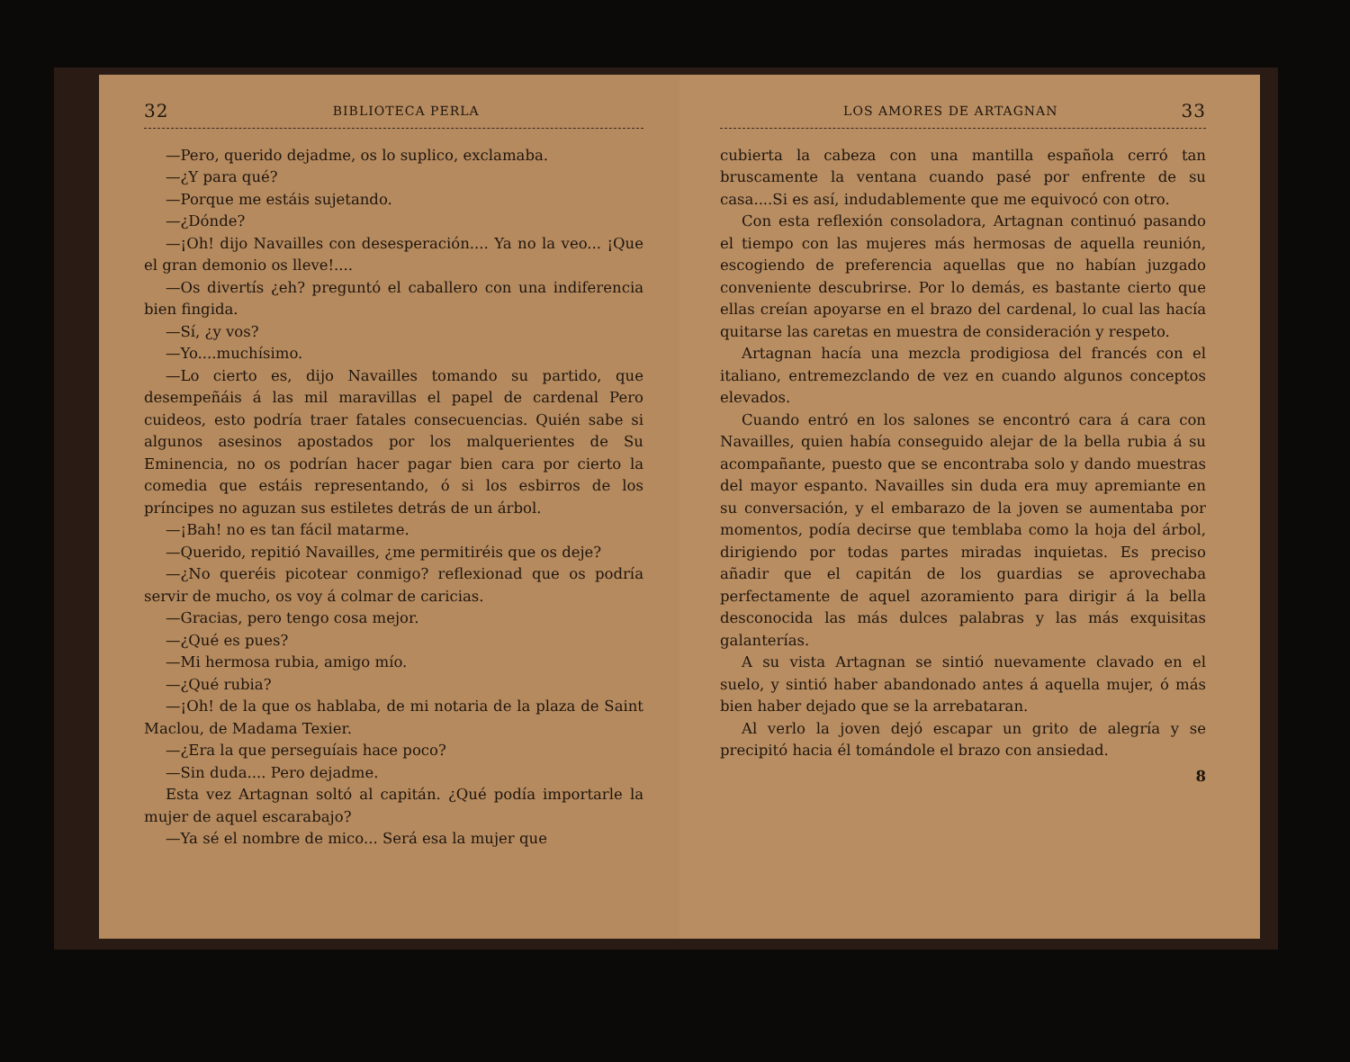32 BIBLIOTECA PERLA
—Pero, querido dejadme, os lo suplico, exclamaba.
—¿Y para qué?
—Porque me estáis sujetando.
—¿Dónde?
—¡Oh! dijo Navailles con desesperación.... Ya no la veo... ¡Que el gran demonio os lleve!....
—Os divertís ¿eh? preguntó el caballero con una indiferencia bien fingida.
—Sí, ¿y vos?
—Yo....muchísimo.
—Lo cierto es, dijo Navailles tomando su partido, que desempeñáis á las mil maravillas el papel de cardenal Pero cuideos, esto podría traer fatales consecuencias. Quién sabe si algunos asesinos apostados por los malquerientes de Su Eminencia, no os podrían hacer pagar bien cara por cierto la comedia que estáis representando, ó si los esbirros de los príncipes no aguzan sus estiletes detrás de un árbol.
—¡Bah! no es tan fácil matarme.
—Querido, repitió Navailles, ¿me permitiréis que os deje?
—¿No queréis picotear conmigo? reflexionad que os podría servir de mucho, os voy á colmar de caricias.
—Gracias, pero tengo cosa mejor.
—¿Qué es pues?
—Mi hermosa rubia, amigo mío.
—¿Qué rubia?
—¡Oh! de la que os hablaba, de mi notaria de la plaza de Saint Maclou, de Madama Texier.
—¿Era la que perseguíais hace poco?
—Sin duda.... Pero dejadme.
Esta vez Artagnan soltó al capitán. ¿Qué podía importarle la mujer de aquel escarabajo?
—Ya sé el nombre de mico... Será esa la mujer que
LOS AMORES DE ARTAGNAN 33
cubierta la cabeza con una mantilla española cerró tan bruscamente la ventana cuando pasé por enfrente de su casa....Si es así, indudablemente que me equivocó con otro.
Con esta reflexión consoladora, Artagnan continuó pasando el tiempo con las mujeres más hermosas de aquella reunión, escogiendo de preferencia aquellas que no habían juzgado conveniente descubrirse. Por lo demás, es bastante cierto que ellas creían apoyarse en el brazo del cardenal, lo cual las hacía quitarse las caretas en muestra de consideración y respeto.
Artagnan hacía una mezcla prodigiosa del francés con el italiano, entremezclando de vez en cuando algunos conceptos elevados.
Cuando entró en los salones se encontró cara á cara con Navailles, quien había conseguido alejar de la bella rubia á su acompañante, puesto que se encontraba solo y dando muestras del mayor espanto. Navailles sin duda era muy apremiante en su conversación, y el embarazo de la joven se aumentaba por momentos, podía decirse que temblaba como la hoja del árbol, dirigiendo por todas partes miradas inquietas. Es preciso añadir que el capitán de los guardias se aprovechaba perfectamente de aquel azoramiento para dirigir á la bella desconocida las más dulces palabras y las más exquisitas galanterías.
A su vista Artagnan se sintió nuevamente clavado en el suelo, y sintió haber abandonado antes á aquella mujer, ó más bien haber dejado que se la arrebataran.
Al verlo la joven dejó escapar un grito de alegría y se precipitó hacia él tomándole el brazo con ansiedad.
8